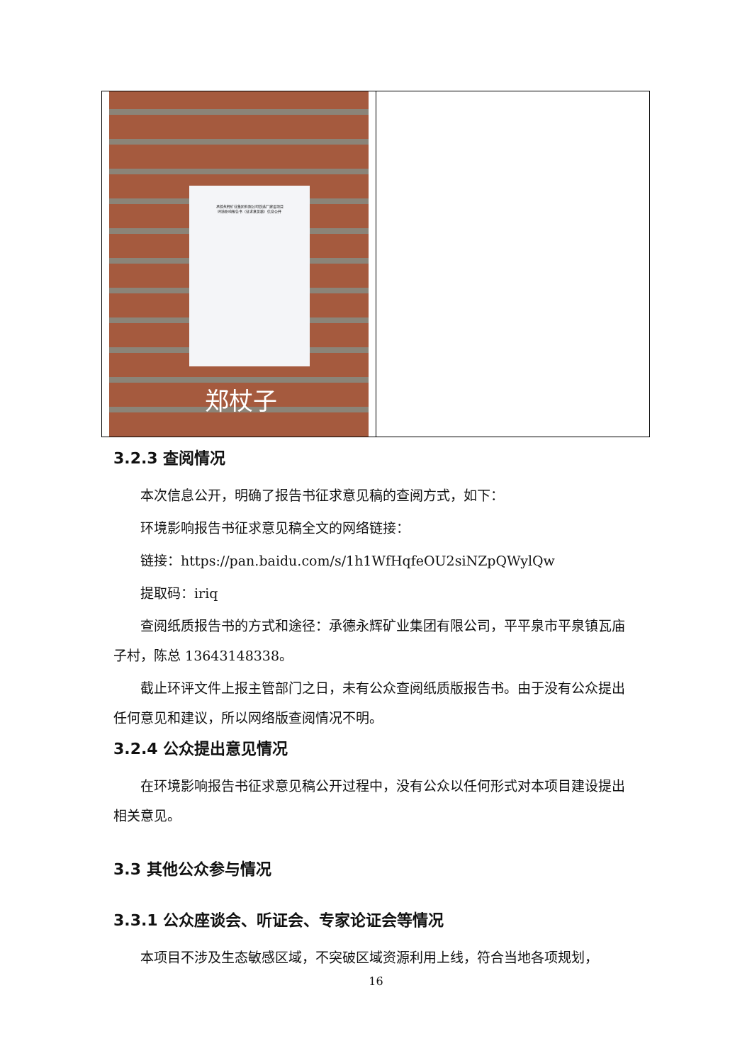| 承德永辉矿业集团有限公司铁选厂建设项目 环境影响报告书（征求意见稿）信息公开 郑杖子 | |
3.2.3 查阅情况
本次信息公开，明确了报告书征求意见稿的查阅方式，如下：
环境影响报告书征求意见稿全文的网络链接：
链接：https://pan.baidu.com/s/1h1WfHqfeOU2siNZpQWylQw
提取码：iriq
查阅纸质报告书的方式和途径：承德永辉矿业集团有限公司，平平泉市平泉镇瓦庙子村，陈总 13643148338。
截止环评文件上报主管部门之日，未有公众查阅纸质版报告书。由于没有公众提出任何意见和建议，所以网络版查阅情况不明。
3.2.4 公众提出意见情况
在环境影响报告书征求意见稿公开过程中，没有公众以任何形式对本项目建设提出相关意见。
3.3 其他公众参与情况
3.3.1 公众座谈会、听证会、专家论证会等情况
本项目不涉及生态敏感区域，不突破区域资源利用上线，符合当地各项规划，
16